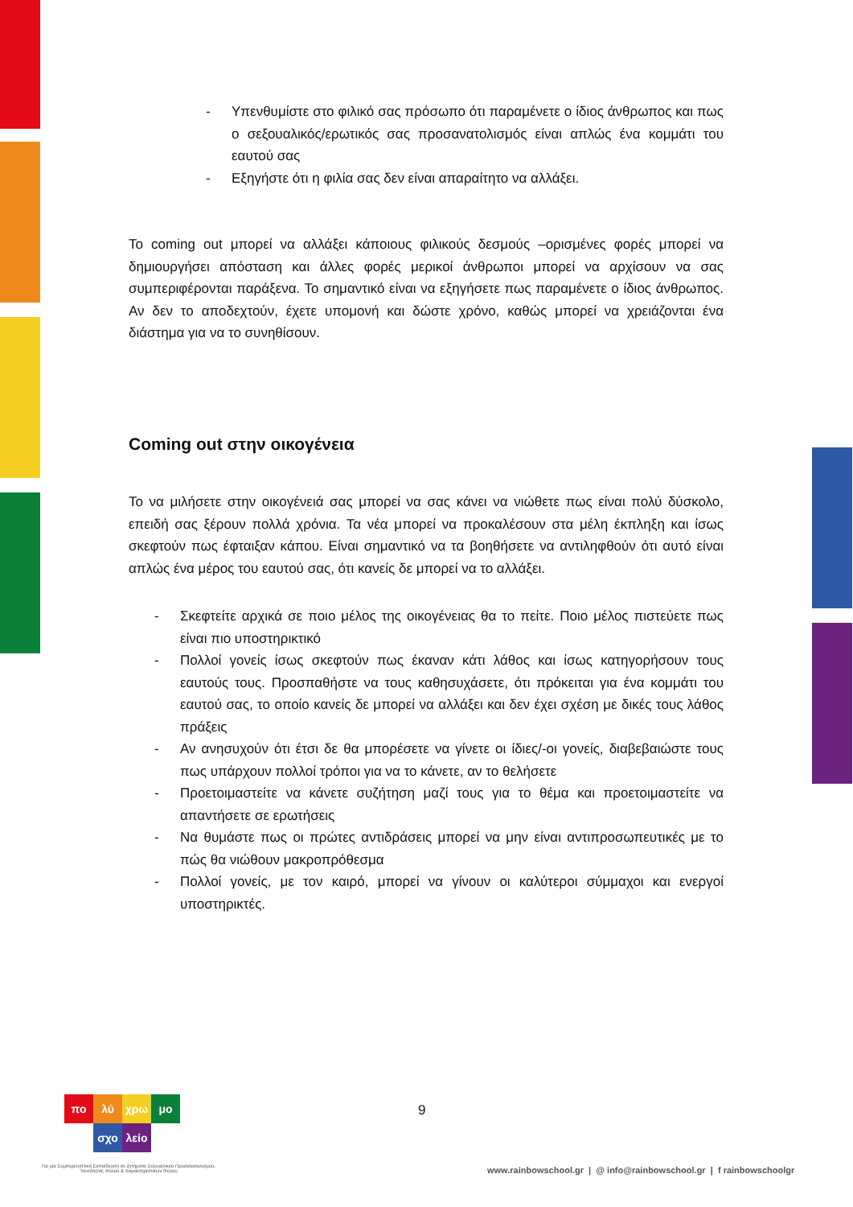- Υπενθυμίστε στο φιλικό σας πρόσωπο ότι παραμένετε ο ίδιος άνθρωπος και πως ο σεξουαλικός/ερωτικός σας προσανατολισμός είναι απλώς ένα κομμάτι του εαυτού σας
- Εξηγήστε ότι η φιλία σας δεν είναι απαραίτητο να αλλάξει.
Το coming out μπορεί να αλλάξει κάποιους φιλικούς δεσμούς –ορισμένες φορές μπορεί να δημιουργήσει απόσταση και άλλες φορές μερικοί άνθρωποι μπορεί να αρχίσουν να σας συμπεριφέρονται παράξενα. Το σημαντικό είναι να εξηγήσετε πως παραμένετε ο ίδιος άνθρωπος. Αν δεν το αποδεχτούν, έχετε υπομονή και δώστε χρόνο, καθώς μπορεί να χρειάζονται ένα διάστημα για να το συνηθίσουν.
Coming out στην οικογένεια
Το να μιλήσετε στην οικογένειά σας μπορεί να σας κάνει να νιώθετε πως είναι πολύ δύσκολο, επειδή σας ξέρουν πολλά χρόνια. Τα νέα μπορεί να προκαλέσουν στα μέλη έκπληξη και ίσως σκεφτούν πως έφταιξαν κάπου. Είναι σημαντικό να τα βοηθήσετε να αντιληφθούν ότι αυτό είναι απλώς ένα μέρος του εαυτού σας, ότι κανείς δε μπορεί να το αλλάξει.
- Σκεφτείτε αρχικά σε ποιο μέλος της οικογένειας θα το πείτε. Ποιο μέλος πιστεύετε πως είναι πιο υποστηρικτικό
- Πολλοί γονείς ίσως σκεφτούν πως έκαναν κάτι λάθος και ίσως κατηγορήσουν τους εαυτούς τους. Προσπαθήστε να τους καθησυχάσετε, ότι πρόκειται για ένα κομμάτι του εαυτού σας, το οποίο κανείς δε μπορεί να αλλάξει και δεν έχει σχέση με δικές τους λάθος πράξεις
- Αν ανησυχούν ότι έτσι δε θα μπορέσετε να γίνετε οι ίδιες/-οι γονείς, διαβεβαιώστε τους πως υπάρχουν πολλοί τρόποι για να το κάνετε, αν το θελήσετε
- Προετοιμαστείτε να κάνετε συζήτηση μαζί τους για το θέμα και προετοιμαστείτε να απαντήσετε σε ερωτήσεις
- Να θυμάστε πως οι πρώτες αντιδράσεις μπορεί να μην είναι αντιπροσωπευτικές με το πώς θα νιώθουν μακροπρόθεσμα
- Πολλοί γονείς, με τον καιρό, μπορεί να γίνουν οι καλύτεροι σύμμαχοι και ενεργοί υποστηρικτές.
πο λύ χρω μο
σχο λείο
9
Για μια Συμπεριληπτική Εκπαίδευση σε ζητήματα Σεξουαλικού Προσανατολισμού, Ταυτότητας Φύλου & Χαρακτηριστικών Φύλου
www.rainbowschool.gr | @ info@rainbowschool.gr | f rainbowschoolgr